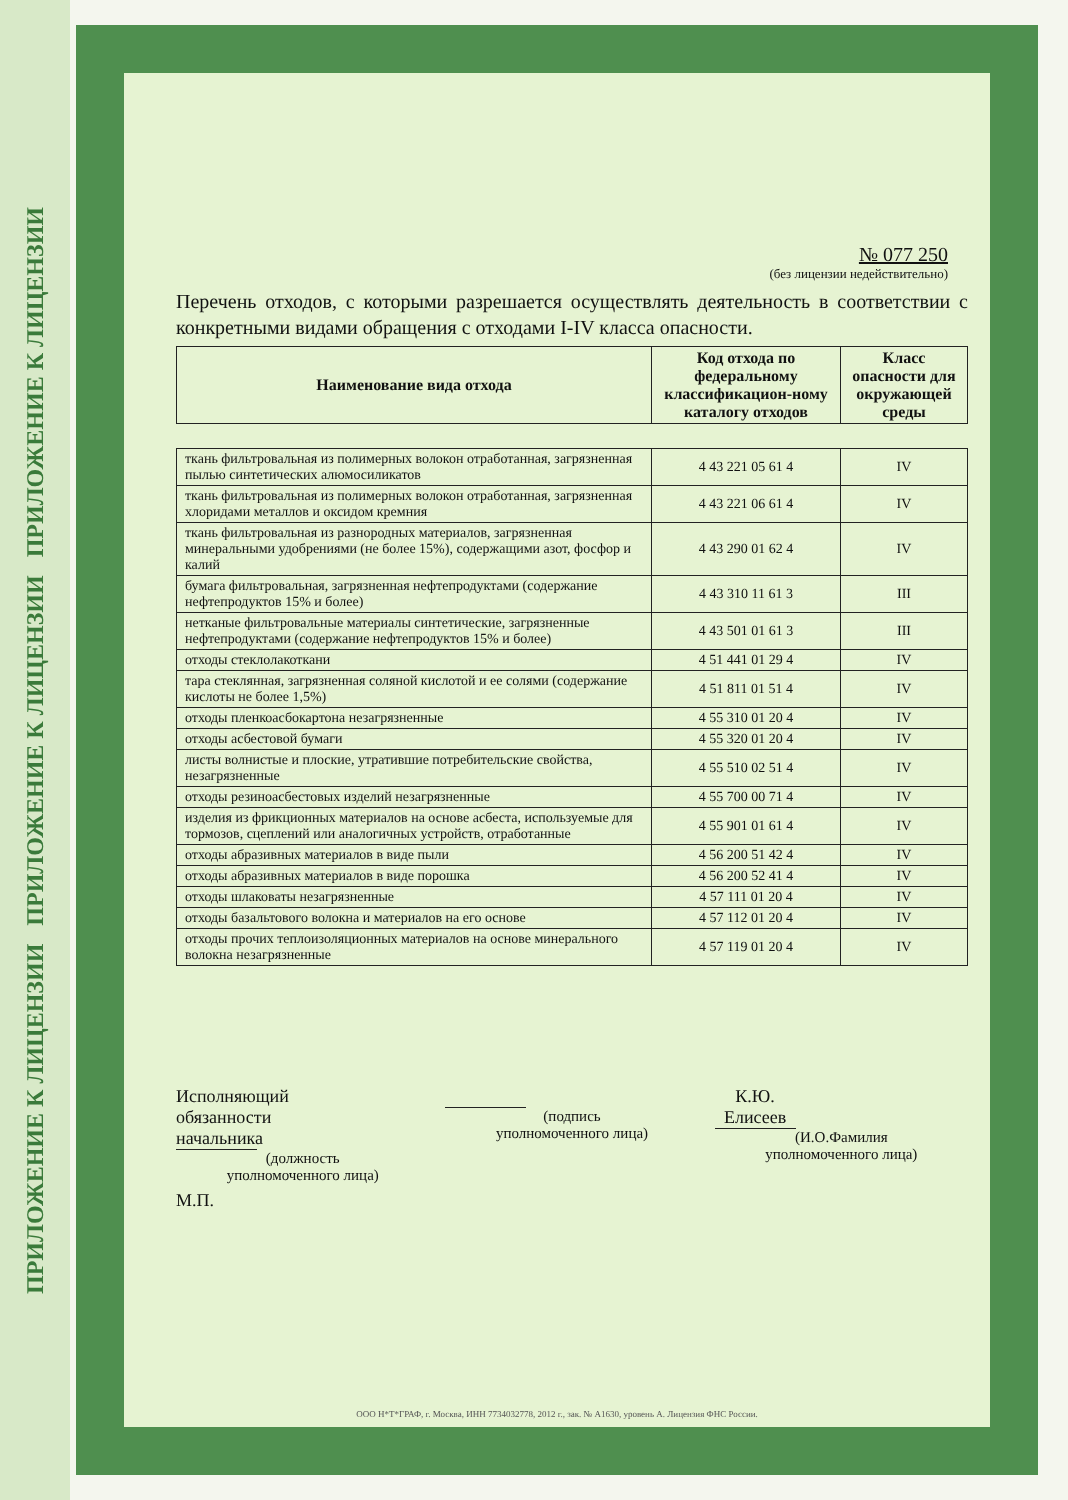ПРИЛОЖЕНИЕ К ЛИЦЕНЗИИ ПРИЛОЖЕНИЕ К ЛИЦЕНЗИИ ПРИЛОЖЕНИЕ К ЛИЦЕНЗИИ
№ 077 250
(без лицензии недействительно)
Перечень отходов, с которыми разрешается осуществлять деятельность в соответствии с конкретными видами обращения с отходами I-IV класса опасности.
| Наименование вида отхода | Код отхода по федеральному классификацион-ному каталогу отходов | Класс опасности для окружающей среды |
| --- | --- | --- |
| ткань фильтровальная из полимерных волокон отработанная, загрязненная пылью синтетических алюмосиликатов | 4 43 221 05 61 4 | IV |
| ткань фильтровальная из полимерных волокон отработанная, загрязненная хлоридами металлов и оксидом кремния | 4 43 221 06 61 4 | IV |
| ткань фильтровальная из разнородных материалов, загрязненная минеральными удобрениями (не более 15%), содержащими азот, фосфор и калий | 4 43 290 01 62 4 | IV |
| бумага фильтровальная, загрязненная нефтепродуктами (содержание нефтепродуктов 15% и более) | 4 43 310 11 61 3 | III |
| нетканые фильтровальные материалы синтетические, загрязненные нефтепродуктами (содержание нефтепродуктов 15% и более) | 4 43 501 01 61 3 | III |
| отходы стеклолакоткани | 4 51 441 01 29 4 | IV |
| тара стеклянная, загрязненная соляной кислотой и ее солями (содержание кислоты не более 1,5%) | 4 51 811 01 51 4 | IV |
| отходы пленкоасбокартона незагрязненные | 4 55 310 01 20 4 | IV |
| отходы асбестовой бумаги | 4 55 320 01 20 4 | IV |
| листы волнистые и плоские, утратившие потребительские свойства, незагрязненные | 4 55 510 02 51 4 | IV |
| отходы резиноасбестовых изделий незагрязненные | 4 55 700 00 71 4 | IV |
| изделия из фрикционных материалов на основе асбеста, используемые для тормозов, сцеплений или аналогичных устройств, отработанные | 4 55 901 01 61 4 | IV |
| отходы абразивных материалов в виде пыли | 4 56 200 51 42 4 | IV |
| отходы абразивных материалов в виде порошка | 4 56 200 52 41 4 | IV |
| отходы шлаковаты незагрязненные | 4 57 111 01 20 4 | IV |
| отходы базальтового волокна и материалов на его основе | 4 57 112 01 20 4 | IV |
| отходы прочих теплоизоляционных материалов на основе минерального волокна незагрязненные | 4 57 119 01 20 4 | IV |
Исполняющий
обязанности начальника
(должность
уполномоченного лица)
(подпись
уполномоченного лица)
К.Ю. Елисеев
(И.О.Фамилия
уполномоченного лица)
М.П.
ООО Н*Т*ГРАФ, г. Москва, ИНН 7734032778, 2012 г., зак. № А1630, уровень А. Лицензия ФНС России.